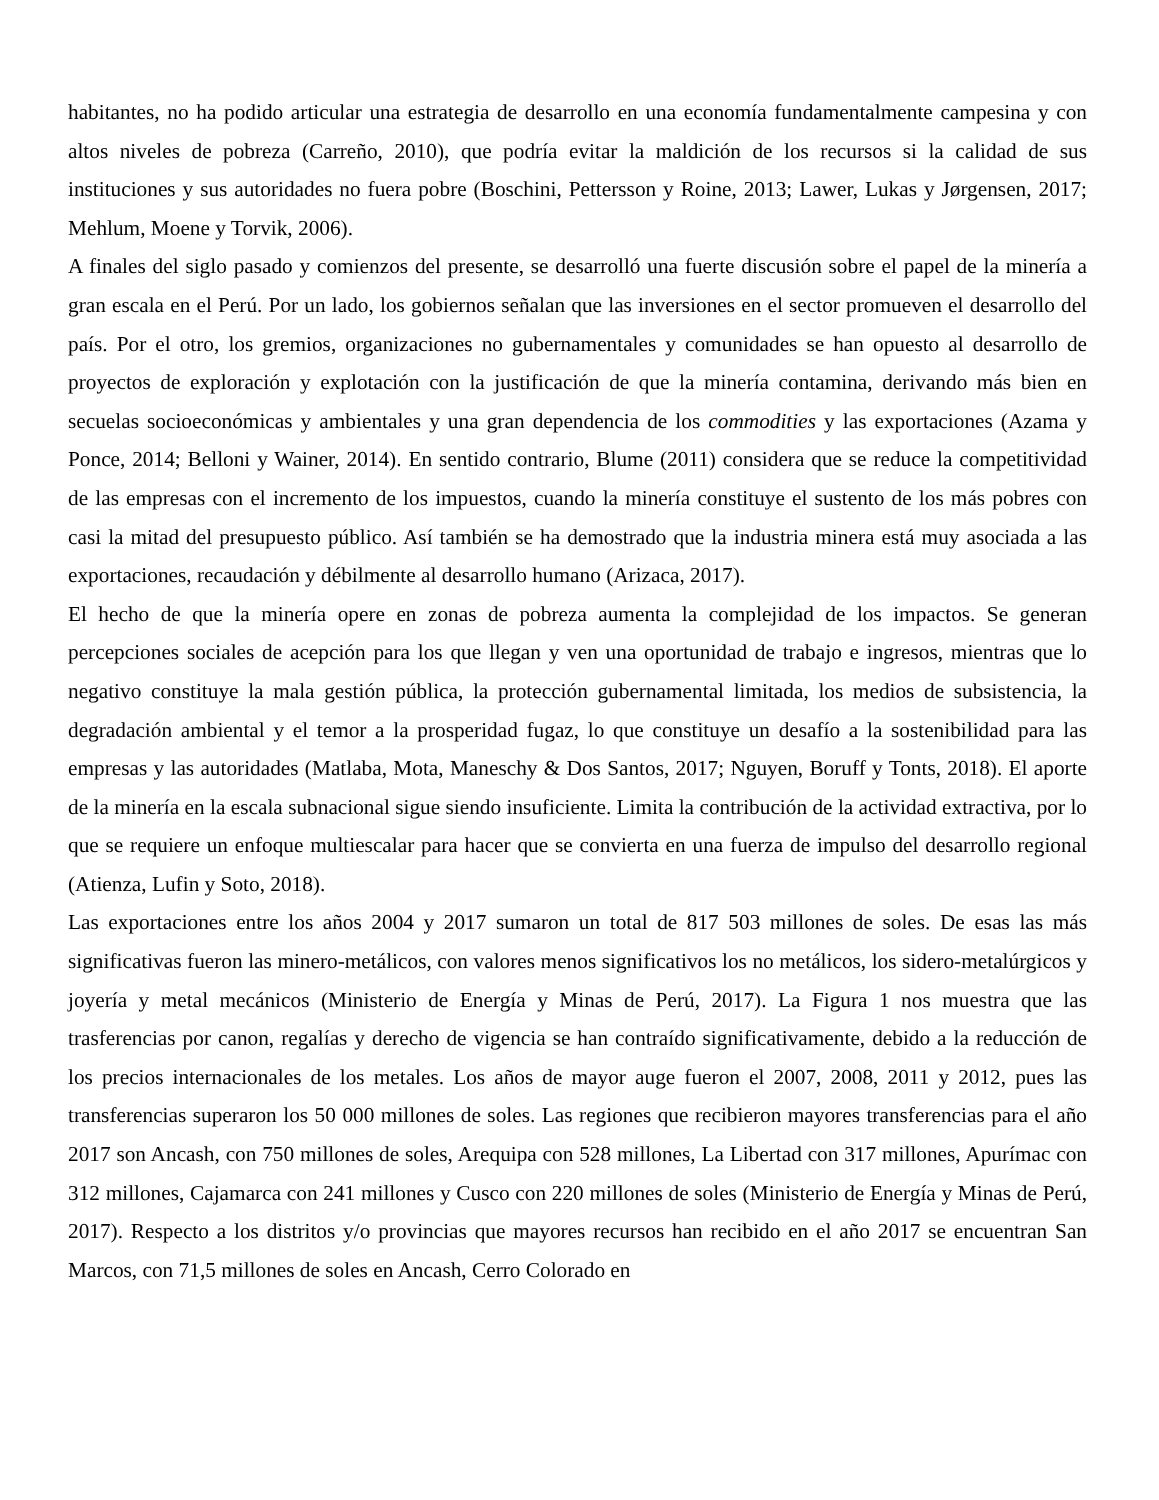habitantes, no ha podido articular una estrategia de desarrollo en una economía fundamentalmente campesina y con altos niveles de pobreza (Carreño, 2010), que podría evitar la maldición de los recursos si la calidad de sus instituciones y sus autoridades no fuera pobre (Boschini, Pettersson y Roine, 2013; Lawer, Lukas y Jørgensen, 2017; Mehlum, Moene y Torvik, 2006).
A finales del siglo pasado y comienzos del presente, se desarrolló una fuerte discusión sobre el papel de la minería a gran escala en el Perú. Por un lado, los gobiernos señalan que las inversiones en el sector promueven el desarrollo del país. Por el otro, los gremios, organizaciones no gubernamentales y comunidades se han opuesto al desarrollo de proyectos de exploración y explotación con la justificación de que la minería contamina, derivando más bien en secuelas socioeconómicas y ambientales y una gran dependencia de los commodities y las exportaciones (Azama y Ponce, 2014; Belloni y Wainer, 2014). En sentido contrario, Blume (2011) considera que se reduce la competitividad de las empresas con el incremento de los impuestos, cuando la minería constituye el sustento de los más pobres con casi la mitad del presupuesto público. Así también se ha demostrado que la industria minera está muy asociada a las exportaciones, recaudación y débilmente al desarrollo humano (Arizaca, 2017).
El hecho de que la minería opere en zonas de pobreza aumenta la complejidad de los impactos. Se generan percepciones sociales de acepción para los que llegan y ven una oportunidad de trabajo e ingresos, mientras que lo negativo constituye la mala gestión pública, la protección gubernamental limitada, los medios de subsistencia, la degradación ambiental y el temor a la prosperidad fugaz, lo que constituye un desafío a la sostenibilidad para las empresas y las autoridades (Matlaba, Mota, Maneschy & Dos Santos, 2017; Nguyen, Boruff y Tonts, 2018). El aporte de la minería en la escala subnacional sigue siendo insuficiente. Limita la contribución de la actividad extractiva, por lo que se requiere un enfoque multiescalar para hacer que se convierta en una fuerza de impulso del desarrollo regional (Atienza, Lufin y Soto, 2018).
Las exportaciones entre los años 2004 y 2017 sumaron un total de 817 503 millones de soles. De esas las más significativas fueron las minero-metálicos, con valores menos significativos los no metálicos, los sidero-metalúrgicos y joyería y metal mecánicos (Ministerio de Energía y Minas de Perú, 2017). La Figura 1 nos muestra que las trasferencias por canon, regalías y derecho de vigencia se han contraído significativamente, debido a la reducción de los precios internacionales de los metales. Los años de mayor auge fueron el 2007, 2008, 2011 y 2012, pues las transferencias superaron los 50 000 millones de soles. Las regiones que recibieron mayores transferencias para el año 2017 son Ancash, con 750 millones de soles, Arequipa con 528 millones, La Libertad con 317 millones, Apurímac con 312 millones, Cajamarca con 241 millones y Cusco con 220 millones de soles (Ministerio de Energía y Minas de Perú, 2017). Respecto a los distritos y/o provincias que mayores recursos han recibido en el año 2017 se encuentran San Marcos, con 71,5 millones de soles en Ancash, Cerro Colorado en